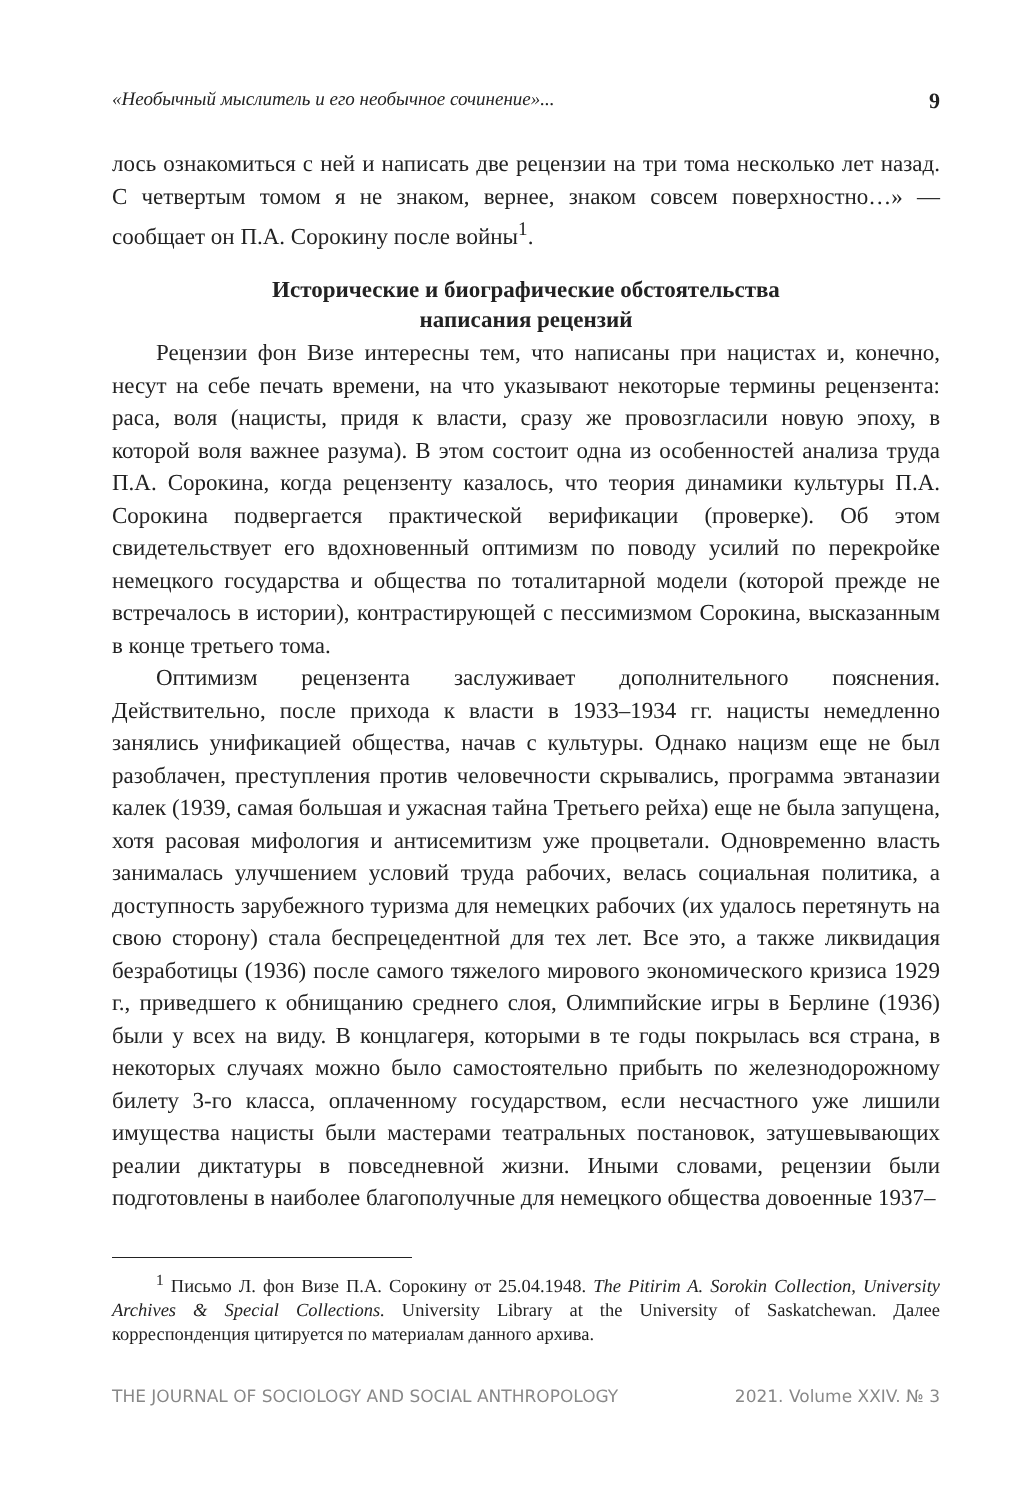«Необычный мыслитель и его необычное сочинение»... 9
лось ознакомиться с ней и написать две рецензии на три тома несколько лет назад. С четвертым томом я не знаком, вернее, знаком совсем поверхностно…» — сообщает он П.А. Сорокину после войны<sup>1</sup>.
Исторические и биографические обстоятельства
написания рецензий
Рецензии фон Визе интересны тем, что написаны при нацистах и, конечно, несут на себе печать времени, на что указывают некоторые термины рецензента: раса, воля (нацисты, придя к власти, сразу же провозгласили новую эпоху, в которой воля важнее разума). В этом состоит одна из особенностей анализа труда П.А. Сорокина, когда рецензенту казалось, что теория динамики культуры П.А. Сорокина подвергается практической верификации (проверке). Об этом свидетельствует его вдохновенный оптимизм по поводу усилий по перекройке немецкого государства и общества по тоталитарной модели (которой прежде не встречалось в истории), контрастирующей с пессимизмом Сорокина, высказанным в конце третьего тома.
Оптимизм рецензента заслуживает дополнительного пояснения. Действительно, после прихода к власти в 1933–1934 гг. нацисты немедленно занялись унификацией общества, начав с культуры. Однако нацизм еще не был разоблачен, преступления против человечности скрывались, программа эвтаназии калек (1939, самая большая и ужасная тайна Третьего рейха) еще не была запущена, хотя расовая мифология и антисемитизм уже процветали. Одновременно власть занималась улучшением условий труда рабочих, велась социальная политика, а доступность зарубежного туризма для немецких рабочих (их удалось перетянуть на свою сторону) стала беспрецедентной для тех лет. Все это, а также ликвидация безработицы (1936) после самого тяжелого мирового экономического кризиса 1929 г., приведшего к обнищанию среднего слоя, Олимпийские игры в Берлине (1936) были у всех на виду. В концлагеря, которыми в те годы покрылась вся страна, в некоторых случаях можно было самостоятельно прибыть по железнодорожному билету 3-го класса, оплаченному государством, если несчастного уже лишили имущества нацисты были мастерами театральных постановок, затушевывающих реалии диктатуры в повседневной жизни. Иными словами, рецензии были подготовлены в наиболее благополучные для немецкого общества довоенные 1937–
<sup>1</sup> Письмо Л. фон Визе П.А. Сорокину от 25.04.1948. The Pitirim A. Sorokin Collection, University Archives & Special Collections. University Library at the University of Saskatchewan. Далее корреспонденция цитируется по материалам данного архива.
THE JOURNAL OF SOCIOLOGY AND SOCIAL ANTHROPOLOGY 2021. Volume XXIV. № 3